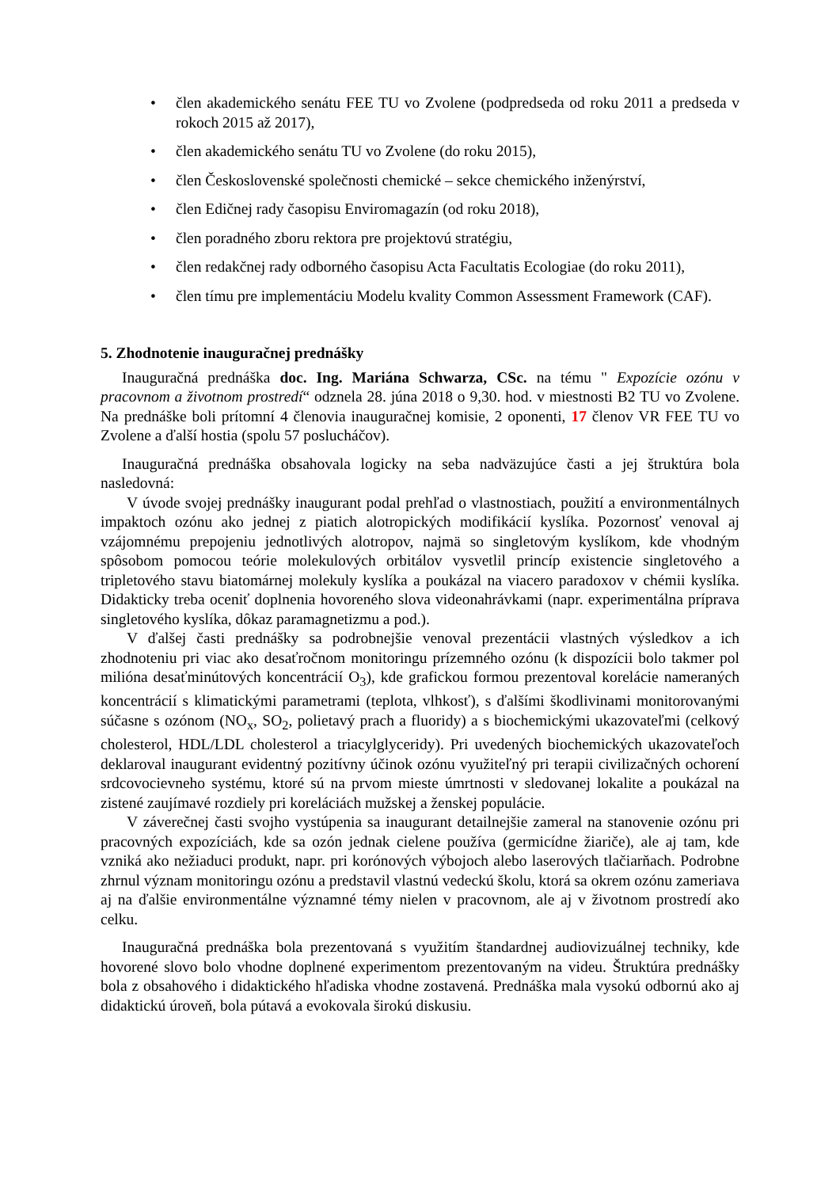• člen akademického senátu FEE TU vo Zvolene (podpredseda od roku 2011 a predseda v rokoch 2015 až 2017),
• člen akademického senátu TU vo Zvolene (do roku 2015),
• člen Československé společnosti chemické – sekce chemického inženýrství,
• člen Edičnej rady časopisu Enviromagazín (od roku 2018),
• člen poradného zboru rektora pre projektovú stratégiu,
• člen redakčnej rady odborného časopisu Acta Facultatis Ecologiae (do roku 2011),
• člen tímu pre implementáciu Modelu kvality Common Assessment Framework (CAF).
5. Zhodnotenie inauguračnej prednášky
Inauguračná prednáška doc. Ing. Mariána Schwarza, CSc. na tému " Expozície ozónu v pracovnom a životnom prostredí“ odznela 28. júna 2018 o 9,30. hod. v miestnosti B2 TU vo Zvolene. Na prednáške boli prítomní 4 členovia inauguračnej komisie, 2 oponenti, 17 členov VR FEE TU vo Zvolene a ďalší hostia (spolu 57 poslucháčov).
Inauguračná prednáška obsahovala logicky na seba nadväzujúce časti a jej štruktúra bola nasledovná:
V úvode svojej prednášky inaugurant podal prehľad o vlastnostiach, použití a environmentálnych impaktoch ozónu ako jednej z piatich alotropických modifikácií kyslíka. Pozornosť venoval aj vzájomnému prepojeniu jednotlivých alotropov, najmä so singletovým kyslíkom, kde vhodným spôsobom pomocou teórie molekulových orbitálov vysvetlil princíp existencie singletového a tripletového stavu biatomárnej molekuly kyslíka a poukázal na viacero paradoxov v chémii kyslíka. Didakticky treba oceniť doplnenia hovoreného slova videonahrávkami (napr. experimentálna príprava singletového kyslíka, dôkaz paramagnetizmu a pod.).
V ďalšej časti prednášky sa podrobnejšie venoval prezentácii vlastných výsledkov a ich zhodnoteniu pri viac ako desaťročnom monitoringu prízemného ozónu (k dispozícii bolo takmer pol milióna desaťminútových koncentrácií O<sub>3</sub>), kde grafickou formou prezentoval korelácie nameraných koncentrácií s klimatickými parametrami (teplota, vlhkosť), s ďalšími škodlivinami monitorovanými súčasne s ozónom (NO<sub>x</sub>, SO<sub>2</sub>, polietavý prach a fluoridy) a s biochemickými ukazovateľmi (celkový cholesterol, HDL/LDL cholesterol a triacylglyceridy). Pri uvedených biochemických ukazovateľoch deklaroval inaugurant evidentný pozitívny účinok ozónu využiteľný pri terapii civilizačných ochorení srdcovocievneho systému, ktoré sú na prvom mieste úmrtnosti v sledovanej lokalite a poukázal na zistené zaujímavé rozdiely pri koreláciách mužskej a ženskej populácie.
V záverečnej časti svojho vystúpenia sa inaugurant detailnejšie zameral na stanovenie ozónu pri pracovných expozíciách, kde sa ozón jednak cielene používa (germicídne žiariče), ale aj tam, kde vzniká ako nežiaduci produkt, napr. pri korónových výbojoch alebo laserových tlačiarňach. Podrobne zhrnul význam monitoringu ozónu a predstavil vlastnú vedeckú školu, ktorá sa okrem ozónu zameriava aj na ďalšie environmentálne významné témy nielen v pracovnom, ale aj v životnom prostredí ako celku.
Inauguračná prednáška bola prezentovaná s využitím štandardnej audiovizuálnej techniky, kde hovorené slovo bolo vhodne doplnené experimentom prezentovaným na videu. Štruktúra prednášky bola z obsahového i didaktického hľadiska vhodne zostavená. Prednáška mala vysokú odbornú ako aj didaktickú úroveň, bola pútavá a evokovala širokú diskusiu.